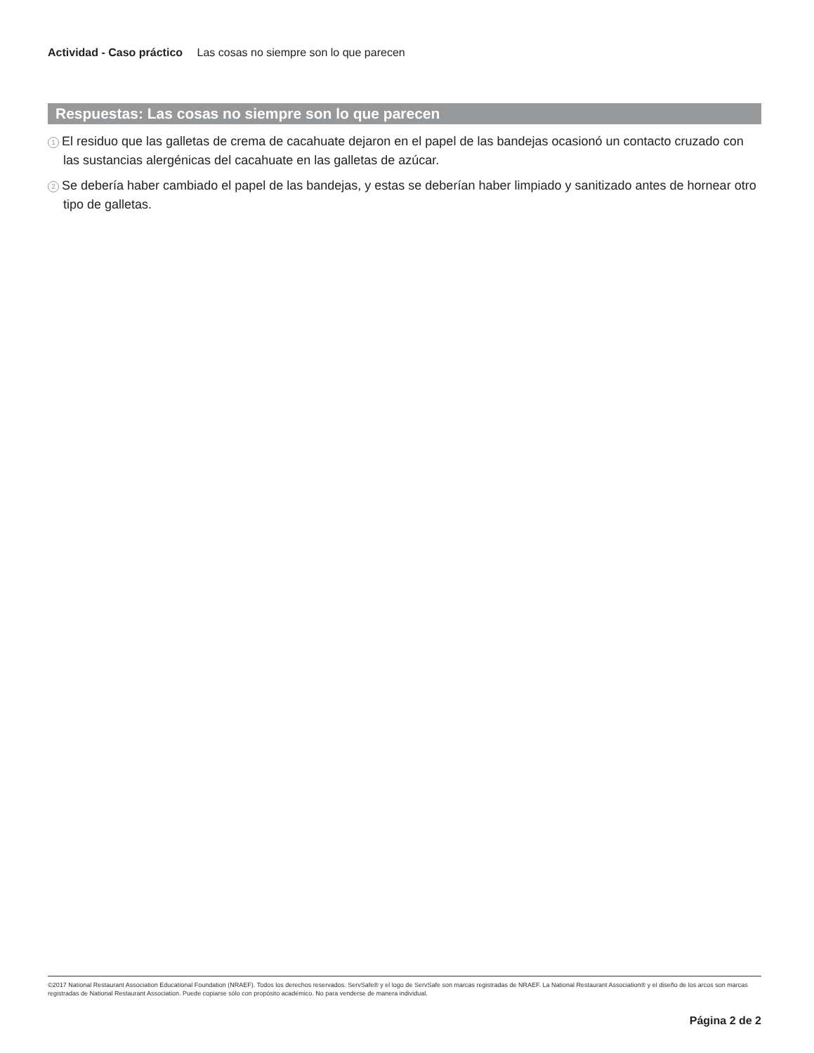Actividad - Caso práctico Las cosas no siempre son lo que parecen
Respuestas: Las cosas no siempre son lo que parecen
1 El residuo que las galletas de crema de cacahuate dejaron en el papel de las bandejas ocasionó un contacto cruzado con las sustancias alergénicas del cacahuate en las galletas de azúcar.
2 Se debería haber cambiado el papel de las bandejas, y estas se deberían haber limpiado y sanitizado antes de hornear otro tipo de galletas.
©2017 National Restaurant Association Educational Foundation (NRAEF). Todos los derechos reservados. ServSafe® y el logo de ServSafe son marcas registradas de NRAEF. La National Restaurant Association® y el diseño de los arcos son marcas registradas de National Restaurant Association. Puede copiarse sólo con propósito académico. No para venderse de manera individual.
Página 2 de 2